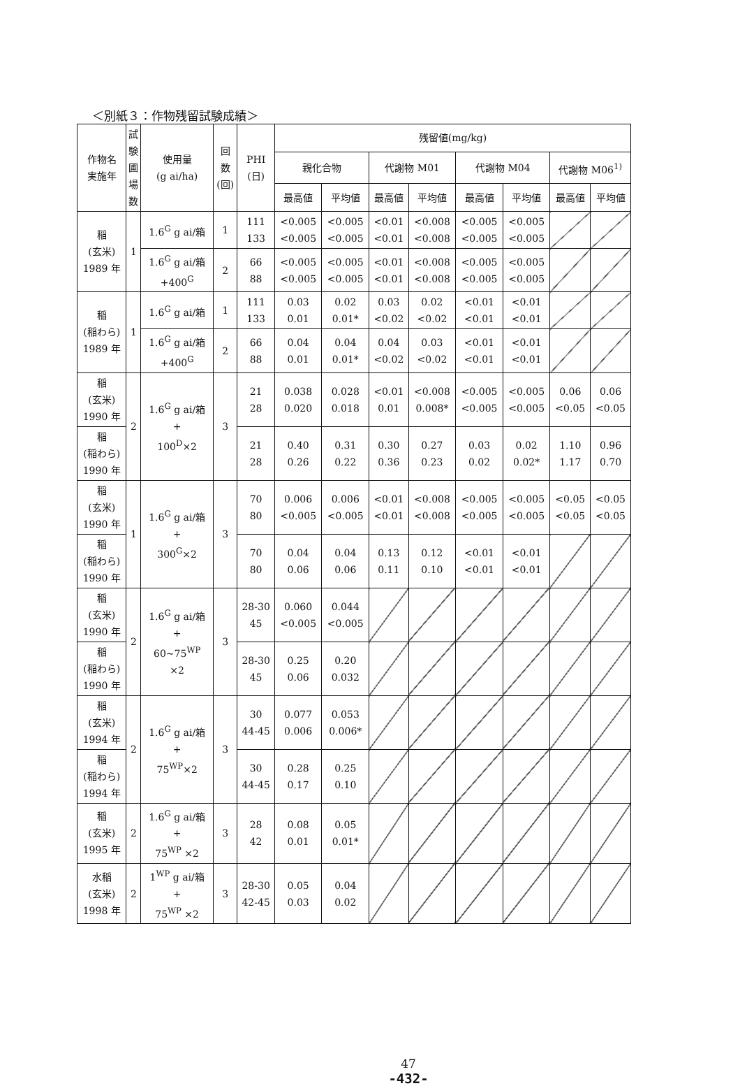＜別紙３：作物残留試験成績＞
| 作物名 実施年 | 試 験 圃 場 数 | 使用量 (g ai/ha) | 回 数 (回) | PHI (日) | 残留値(mg/kg) | | | | | | | |
| --- | --- | --- | --- | --- | --- | --- | --- | --- | --- | --- | --- | --- |
| | | | | | 親化合物 | | 代謝物 M01 | | 代謝物 M04 | | 代謝物 M06<sup>1)</sup> | |
| | | | | | 最高値 | 平均値 | 最高値 | 平均値 | 最高値 | 平均値 | 最高値 | 平均値 |
| 稲 (玄米) 1989 年 | 1 | 1.6<sup>G</sup> g ai/箱 | 1 | 111 133 | <0.005 <0.005 | <0.005 <0.005 | <0.01 <0.01 | <0.008 <0.008 | <0.005 <0.005 | <0.005 <0.005 | | |
| | | 1.6<sup>G</sup> g ai/箱 +400<sup>G</sup> | 2 | 66 88 | <0.005 <0.005 | <0.005 <0.005 | <0.01 <0.01 | <0.008 <0.008 | <0.005 <0.005 | <0.005 <0.005 | | |
| 稲 (稲わら) 1989 年 | 1 | 1.6<sup>G</sup> g ai/箱 | 1 | 111 133 | 0.03 0.01 | 0.02 0.01* | 0.03 <0.02 | 0.02 <0.02 | <0.01 <0.01 | <0.01 <0.01 | | |
| | | 1.6<sup>G</sup> g ai/箱 +400<sup>G</sup> | 2 | 66 88 | 0.04 0.01 | 0.04 0.01* | 0.04 <0.02 | 0.03 <0.02 | <0.01 <0.01 | <0.01 <0.01 | | |
| 稲 (玄米) 1990 年 | 2 | 1.6<sup>G</sup> g ai/箱 + 100<sup>D</sup>×2 | 3 | 21 28 | 0.038 0.020 | 0.028 0.018 | <0.01 0.01 | <0.008 0.008* | <0.005 <0.005 | <0.005 <0.005 | 0.06 <0.05 | 0.06 <0.05 |
| 稲 (稲わら) 1990 年 | | | | 21 28 | 0.40 0.26 | 0.31 0.22 | 0.30 0.36 | 0.27 0.23 | 0.03 0.02 | 0.02 0.02* | 1.10 1.17 | 0.96 0.70 |
| 稲 (玄米) 1990 年 | 1 | 1.6<sup>G</sup> g ai/箱 + 300<sup>G</sup>×2 | 3 | 70 80 | 0.006 <0.005 | 0.006 <0.005 | <0.01 <0.01 | <0.008 <0.008 | <0.005 <0.005 | <0.005 <0.005 | <0.05 <0.05 | <0.05 <0.05 |
| 稲 (稲わら) 1990 年 | | | | 70 80 | 0.04 0.06 | 0.04 0.06 | 0.13 0.11 | 0.12 0.10 | <0.01 <0.01 | <0.01 <0.01 | | |
| 稲 (玄米) 1990 年 | 2 | 1.6<sup>G</sup> g ai/箱 + 60~75<sup>WP</sup> ×2 | 3 | 28-30 45 | 0.060 <0.005 | 0.044 <0.005 | | | | | | |
| 稲 (稲わら) 1990 年 | | | | 28-30 45 | 0.25 0.06 | 0.20 0.032 | | | | | | |
| 稲 (玄米) 1994 年 | 2 | 1.6<sup>G</sup> g ai/箱 + 75<sup>WP</sup>×2 | 3 | 30 44-45 | 0.077 0.006 | 0.053 0.006* | | | | | | |
| 稲 (稲わら) 1994 年 | | | | 30 44-45 | 0.28 0.17 | 0.25 0.10 | | | | | | |
| 稲 (玄米) 1995 年 | 2 | 1.6<sup>G</sup> g ai/箱 + 75<sup>WP</sup> ×2 | 3 | 28 42 | 0.08 0.01 | 0.05 0.01* | | | | | | |
| 水稲 (玄米) 1998 年 | 2 | 1<sup>WP</sup> g ai/箱 + 75<sup>WP</sup> ×2 | 3 | 28-30 42-45 | 0.05 0.03 | 0.04 0.02 | | | | | | |
47
-432-